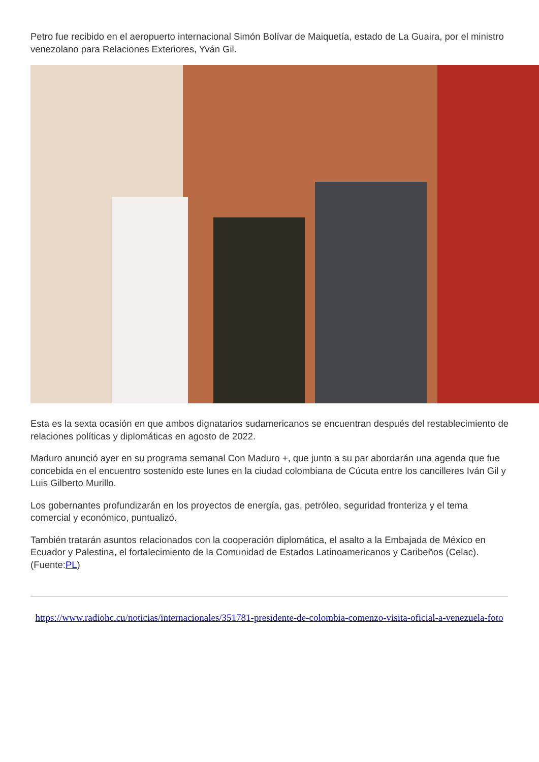Petro fue recibido en el aeropuerto internacional Simón Bolívar de Maiquetía, estado de La Guaira, por el ministro venezolano para Relaciones Exteriores, Yván Gil.
Esta es la sexta ocasión en que ambos dignatarios sudamericanos se encuentran después del restablecimiento de relaciones políticas y diplomáticas en agosto de 2022.
Maduro anunció ayer en su programa semanal Con Maduro +, que junto a su par abordarán una agenda que fue concebida en el encuentro sostenido este lunes en la ciudad colombiana de Cúcuta entre los cancilleres Iván Gil y Luis Gilberto Murillo.
Los gobernantes profundizarán en los proyectos de energía, gas, petróleo, seguridad fronteriza y el tema comercial y económico, puntualizó.
También tratarán asuntos relacionados con la cooperación diplomática, el asalto a la Embajada de México en Ecuador y Palestina, el fortalecimiento de la Comunidad de Estados Latinoamericanos y Caribeños (Celac). (Fuente:PL)
https://www.radiohc.cu/noticias/internacionales/351781-presidente-de-colombia-comenzo-visita-oficial-a-venezuela-foto